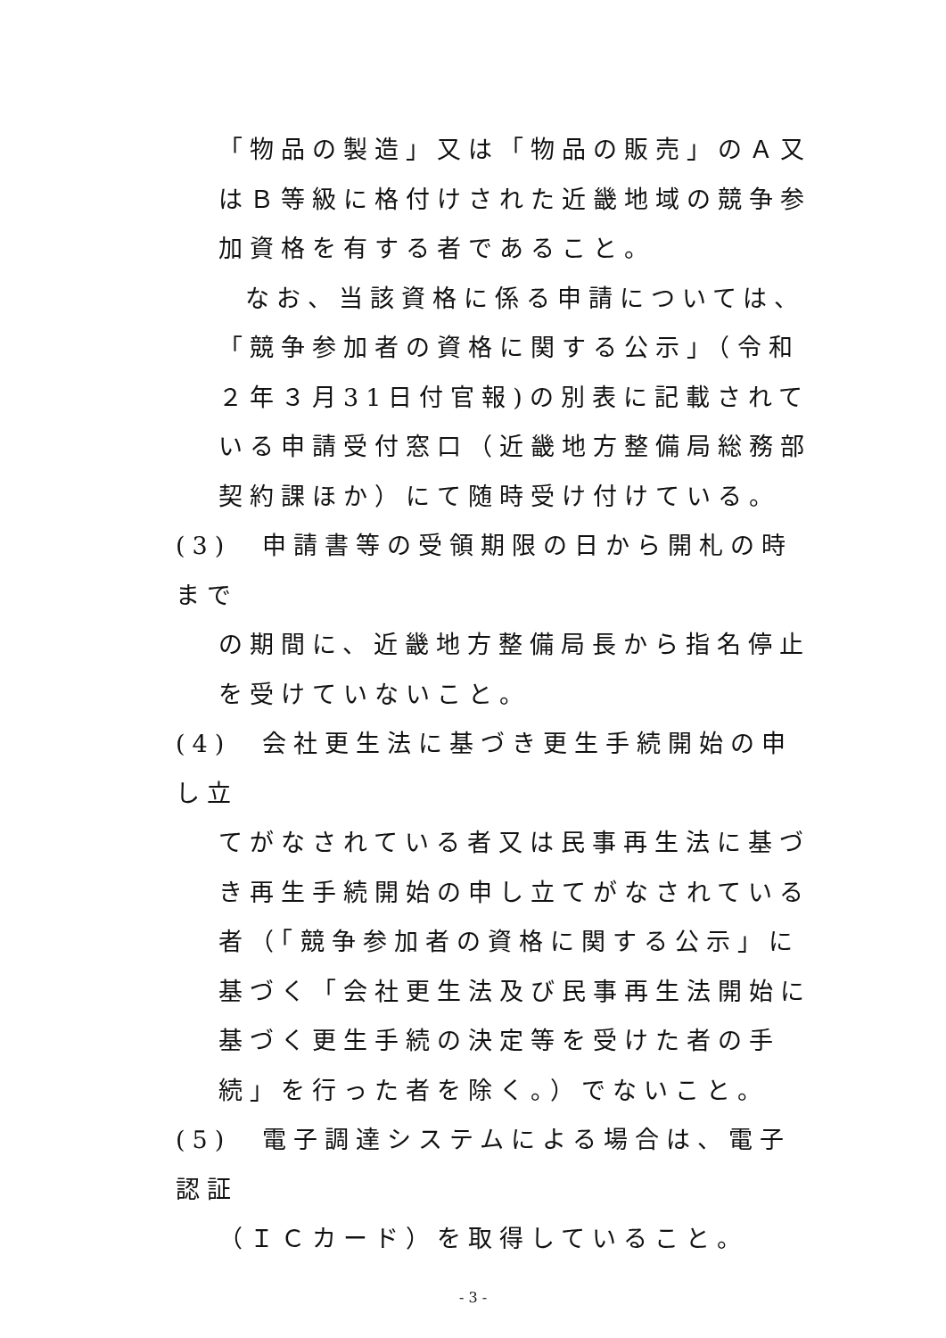「物品の製造」又は「物品の販売」のＡ又はＢ等級に格付けされた近畿地域の競争参加資格を有する者であること。
なお、当該資格に係る申請については、「競争参加者の資格に関する公示」（令和２年３月31日付官報)の別表に記載されている申請受付窓口（近畿地方整備局総務部契約課ほか）にて随時受け付けている。
(3)　申請書等の受領期限の日から開札の時まで
の期間に、近畿地方整備局長から指名停止を受けていないこと。
(4)　会社更生法に基づき更生手続開始の申し立
てがなされている者又は民事再生法に基づき再生手続開始の申し立てがなされている者（「競争参加者の資格に関する公示」に基づく「会社更生法及び民事再生法開始に基づく更生手続の決定等を受けた者の手続」を行った者を除く。）でないこと。
(5)　電子調達システムによる場合は、電子認証
（ＩＣカード）を取得していること。
- 3 -